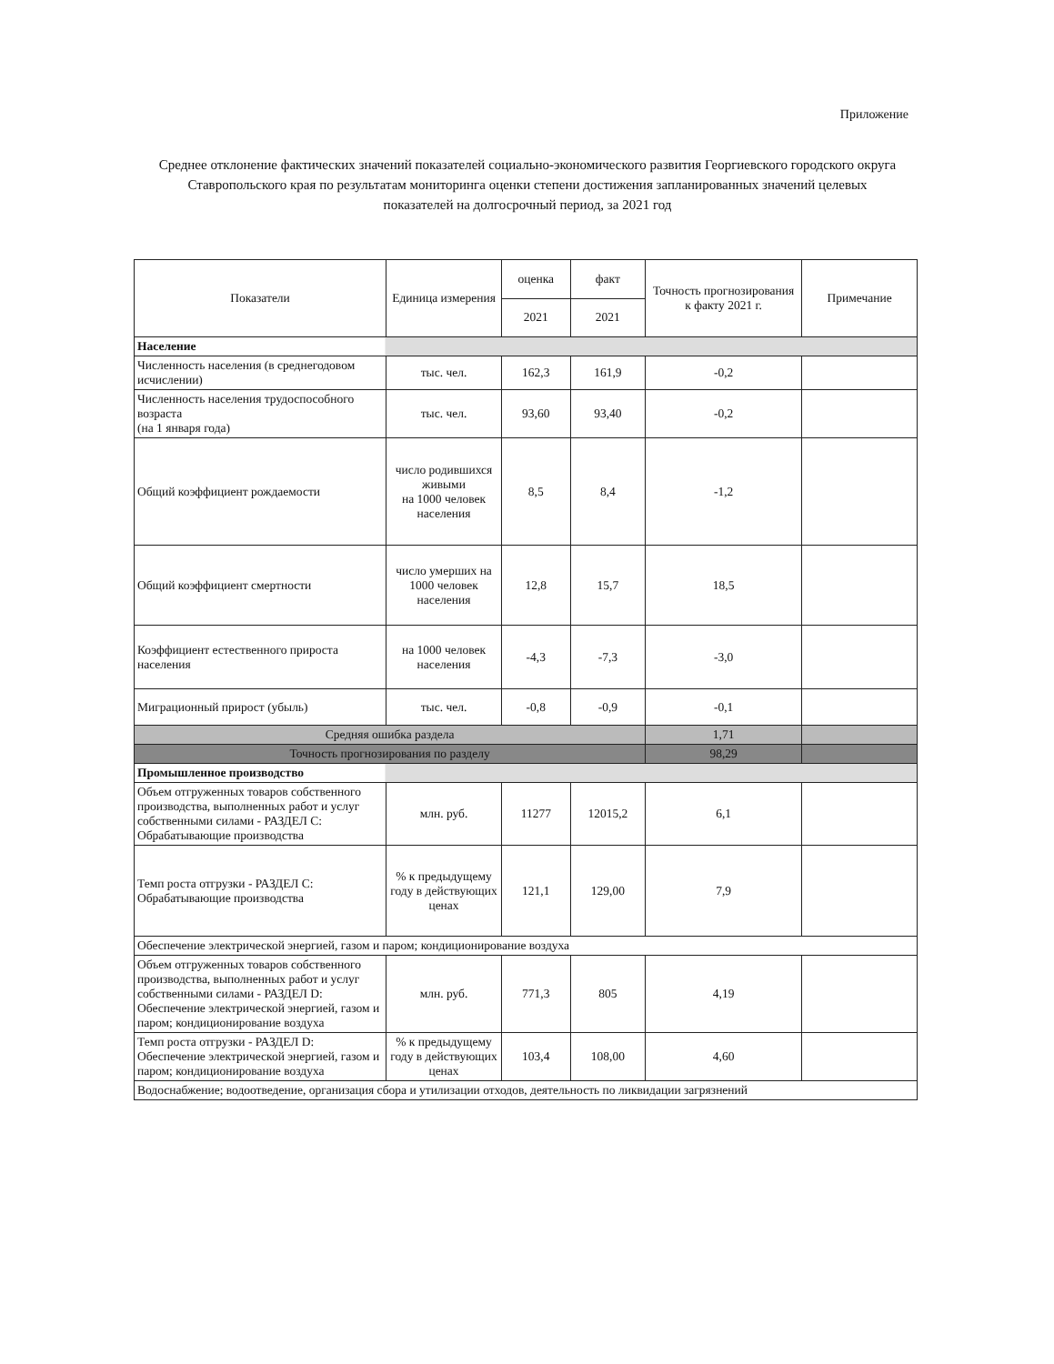Приложение
Среднее отклонение фактических значений показателей социально-экономического развития Георгиевского городского округа Ставропольского края по результатам мониторинга оценки степени достижения запланированных значений целевых показателей на долгосрочный период, за 2021 год
| Показатели | Единица измерения | оценка | факт | Точность прогнозирования к факту 2021 г. | Примечание |
| --- | --- | --- | --- | --- | --- |
| | | 2021 | 2021 | | |
| Население | | | | | |
| Численность населения (в среднегодовом исчислении) | тыс. чел. | 162,3 | 161,9 | -0,2 | |
| Численность населения трудоспособного возраста (на 1 января года) | тыс. чел. | 93,60 | 93,40 | -0,2 | |
| Общий коэффициент рождаемости | число родившихся живыми на 1000 человек населения | 8,5 | 8,4 | -1,2 | |
| Общий коэффициент смертности | число умерших на 1000 человек населения | 12,8 | 15,7 | 18,5 | |
| Коэффициент естественного прироста населения | на 1000 человек населения | -4,3 | -7,3 | -3,0 | |
| Миграционный прирост (убыль) | тыс. чел. | -0,8 | -0,9 | -0,1 | |
| Средняя ошибка раздела | | | | 1,71 | |
| Точность прогнозирования по разделу | | | | 98,29 | |
| Промышленное производство | | | | | |
| Объем отгруженных товаров собственного производства, выполненных работ и услуг собственными силами - РАЗДЕЛ С: Обрабатывающие производства | млн. руб. | 11277 | 12015,2 | 6,1 | |
| Темп роста отгрузки - РАЗДЕЛ С: Обрабатывающие производства | % к предыдущему году в действующих ценах | 121,1 | 129,00 | 7,9 | |
| Обеспечение электрической энергией, газом и паром; кондиционирование воздуха | | | | | |
| Объем отгруженных товаров собственного производства, выполненных работ и услуг собственными силами - РАЗДЕЛ D: Обеспечение электрической энергией, газом и паром; кондиционирование воздуха | млн. руб. | 771,3 | 805 | 4,19 | |
| Темп роста отгрузки - РАЗДЕЛ D: Обеспечение электрической энергией, газом и паром; кондиционирование воздуха | % к предыдущему году в действующих ценах | 103,4 | 108,00 | 4,60 | |
| Водоснабжение; водоотведение, организация сбора и утилизации отходов, деятельность по ликвидации загрязнений | | | | | |